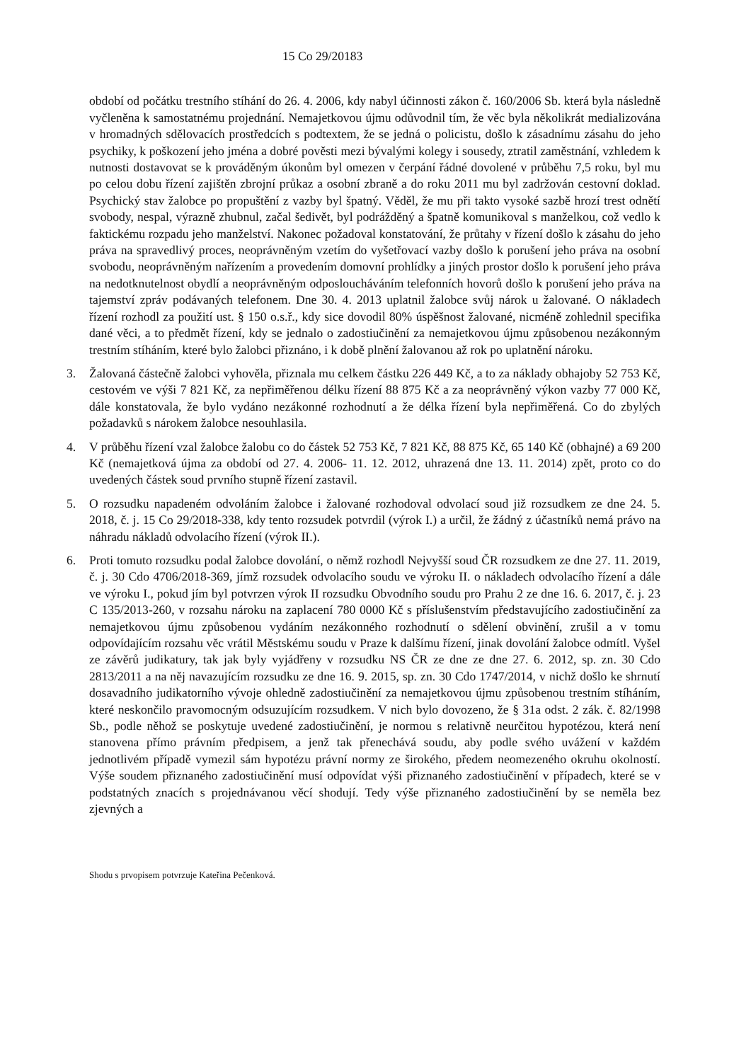15 Co 29/20183
období od počátku trestního stíhání do 26. 4. 2006, kdy nabyl účinnosti zákon č. 160/2006 Sb. která byla následně vyčleněna k samostatnému projednání. Nemajetkovou újmu odůvodnil tím, že věc byla několikrát medializována v hromadných sdělovacích prostředcích s podtextem, že se jedná o policistu, došlo k zásadnímu zásahu do jeho psychiky, k poškození jeho jména a dobré pověsti mezi bývalými kolegy i sousedy, ztratil zaměstnání, vzhledem k nutnosti dostavovat se k prováděným úkonům byl omezen v čerpání řádné dovolené v průběhu 7,5 roku, byl mu po celou dobu řízení zajištěn zbrojní průkaz a osobní zbraně a do roku 2011 mu byl zadržován cestovní doklad. Psychický stav žalobce po propuštění z vazby byl špatný. Věděl, že mu při takto vysoké sazbě hrozí trest odnětí svobody, nespal, výrazně zhubnul, začal šedivět, byl podrážděný a špatně komunikoval s manželkou, což vedlo k faktickému rozpadu jeho manželství. Nakonec požadoval konstatování, že průtahy v řízení došlo k zásahu do jeho práva na spravedlivý proces, neoprávněným vzetím do vyšetřovací vazby došlo k porušení jeho práva na osobní svobodu, neoprávněným nařízením a provedením domovní prohlídky a jiných prostor došlo k porušení jeho práva na nedotknutelnost obydlí a neoprávněným odposloucháváním telefonních hovorů došlo k porušení jeho práva na tajemství zpráv podávaných telefonem. Dne 30. 4. 2013 uplatnil žalobce svůj nárok u žalované. O nákladech řízení rozhodl za použití ust. § 150 o.s.ř., kdy sice dovodil 80% úspěšnost žalované, nicméně zohlednil specifika dané věci, a to předmět řízení, kdy se jednalo o zadostiučinění za nemajetkovou újmu způsobenou nezákonným trestním stíháním, které bylo žalobci přiznáno, i k době plnění žalovanou až rok po uplatnění nároku.
3. Žalovaná částečně žalobci vyhověla, přiznala mu celkem částku 226 449 Kč, a to za náklady obhajoby 52 753 Kč, cestovém ve výši 7 821 Kč, za nepřiměřenou délku řízení 88 875 Kč a za neoprávněný výkon vazby 77 000 Kč, dále konstatovala, že bylo vydáno nezákonné rozhodnutí a že délka řízení byla nepřiměřená. Co do zbylých požadavků s nárokem žalobce nesouhlasila.
4. V průběhu řízení vzal žalobce žalobu co do částek 52 753 Kč, 7 821 Kč, 88 875 Kč, 65 140 Kč (obhajné) a 69 200 Kč (nemajetková újma za období od 27. 4. 2006- 11. 12. 2012, uhrazená dne 13. 11. 2014) zpět, proto co do uvedených částek soud prvního stupně řízení zastavil.
5. O rozsudku napadeném odvoláním žalobce i žalované rozhodoval odvolací soud již rozsudkem ze dne 24. 5. 2018, č. j. 15 Co 29/2018-338, kdy tento rozsudek potvrdil (výrok I.) a určil, že žádný z účastníků nemá právo na náhradu nákladů odvolacího řízení (výrok II.).
6. Proti tomuto rozsudku podal žalobce dovolání, o němž rozhodl Nejvyšší soud ČR rozsudkem ze dne 27. 11. 2019, č. j. 30 Cdo 4706/2018-369, jímž rozsudek odvolacího soudu ve výroku II. o nákladech odvolacího řízení a dále ve výroku I., pokud jím byl potvrzen výrok II rozsudku Obvodního soudu pro Prahu 2 ze dne 16. 6. 2017, č. j. 23 C 135/2013-260, v rozsahu nároku na zaplacení 780 0000 Kč s příslušenstvím představujícího zadostiučinění za nemajetkovou újmu způsobenou vydáním nezákonného rozhodnutí o sdělení obvinění, zrušil a v tomu odpovídajícím rozsahu věc vrátil Městskému soudu v Praze k dalšímu řízení, jinak dovolání žalobce odmítl. Vyšel ze závěrů judikatury, tak jak byly vyjádřeny v rozsudku NS ČR ze dne ze dne 27. 6. 2012, sp. zn. 30 Cdo 2813/2011 a na něj navazujícím rozsudku ze dne 16. 9. 2015, sp. zn. 30 Cdo 1747/2014, v nichž došlo ke shrnutí dosavadního judikatorního vývoje ohledně zadostiučinění za nemajetkovou újmu způsobenou trestním stíháním, které neskončilo pravomocným odsuzujícím rozsudkem. V nich bylo dovozeno, že § 31a odst. 2 zák. č. 82/1998 Sb., podle něhož se poskytuje uvedené zadostiučinění, je normou s relativně neurčitou hypotézou, která není stanovena přímo právním předpisem, a jenž tak přenechává soudu, aby podle svého uvážení v každém jednotlivém případě vymezil sám hypotézu právní normy ze širokého, předem neomezeného okruhu okolností. Výše soudem přiznaného zadostiučinění musí odpovídat výši přiznaného zadostiučinění v případech, které se v podstatných znacích s projednávanou věcí shodují. Tedy výše přiznaného zadostiučinění by se neměla bez zjevných a
Shodu s prvopisem potvrzuje Kateřina Pečenková.